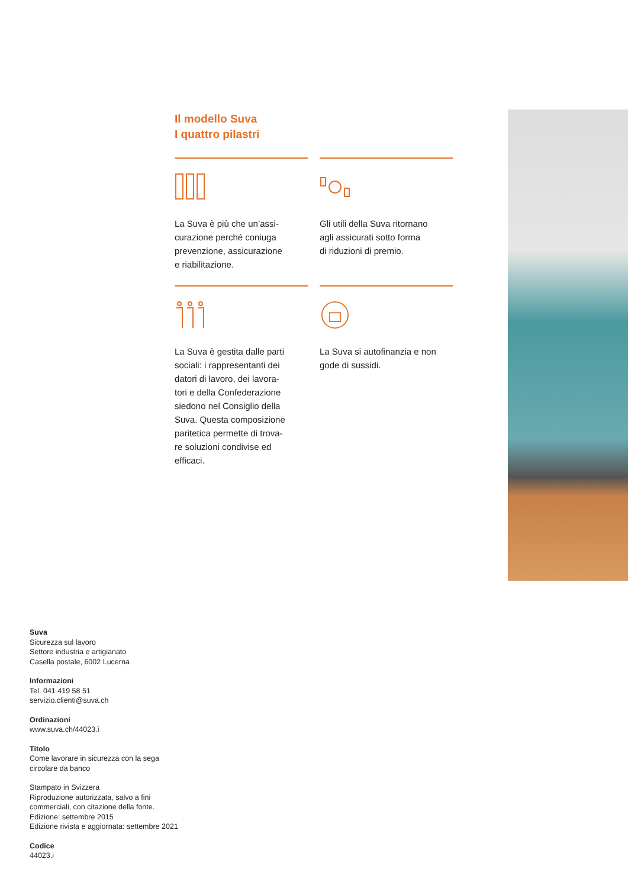Il modello Suva
I quattro pilastri
La Suva è più che un’assi-
curazione perché coniuga
prevenzione, assicurazione
e riabilitazione.
Gli utili della Suva ritornano
agli assicurati sotto forma
di riduzioni di premio.
La Suva è gestita dalle parti
sociali: i rappresentanti dei
datori di lavoro, dei lavora-
tori e della Confederazione
siedono nel Consiglio della
Suva. Questa composizione
paritetica permette di trova-
re soluzioni condivise ed
efficaci.
La Suva si autofinanzia e non
gode di sussidi.
Suva
Sicurezza sul lavoro
Settore industria e artigianato
Casella postale, 6002 Lucerna
Informazioni
Tel. 041 419 58 51
servizio.clienti@suva.ch
Ordinazioni
www.suva.ch/44023.i
Titolo
Come lavorare in sicurezza con la sega
circolare da banco
Stampato in Svizzera
Riproduzione autorizzata, salvo a fini
commerciali, con citazione della fonte.
Edizione: settembre 2015
Edizione rivista e aggiornata: settembre 2021
Codice
44023.i